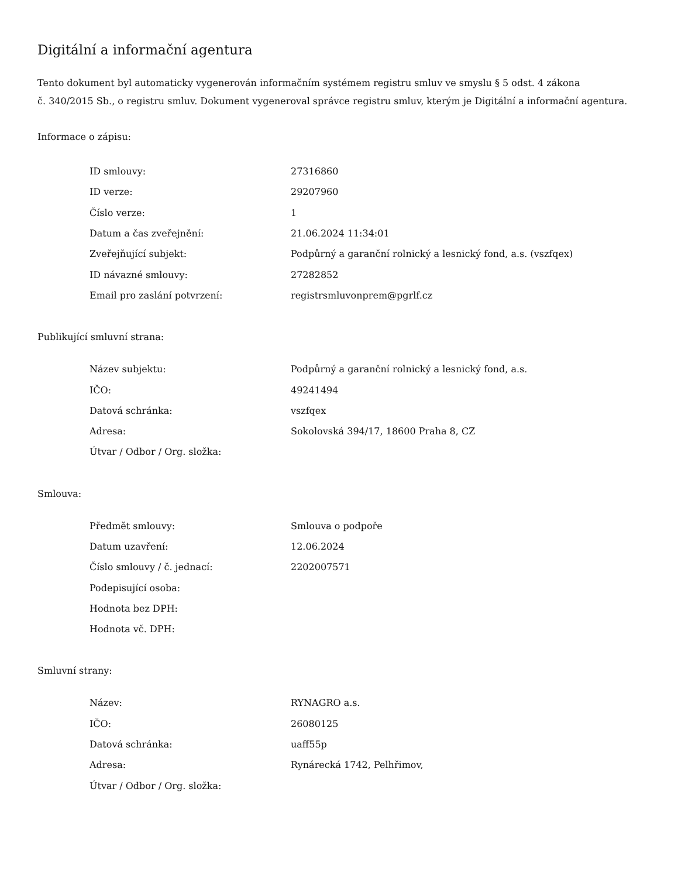Digitální a informační agentura
Tento dokument byl automaticky vygenerován informačním systémem registru smluv ve smyslu § 5 odst. 4 zákona
č. 340/2015 Sb., o registru smluv. Dokument vygeneroval správce registru smluv, kterým je Digitální a informační agentura.
Informace o zápisu:
| ID smlouvy: | 27316860 |
| ID verze: | 29207960 |
| Číslo verze: | 1 |
| Datum a čas zveřejnění: | 21.06.2024 11:34:01 |
| Zveřejňující subjekt: | Podpůrný a garanční rolnický a lesnický fond, a.s. (vszfqex) |
| ID návazné smlouvy: | 27282852 |
| Email pro zaslání potvrzení: | registrsmluvonprem@pgrlf.cz |
Publikující smluvní strana:
| Název subjektu: | Podpůrný a garanční rolnický a lesnický fond, a.s. |
| IČO: | 49241494 |
| Datová schránka: | vszfqex |
| Adresa: | Sokolovská 394/17, 18600 Praha 8, CZ |
| Útvar / Odbor / Org. složka: | |
Smlouva:
| Předmět smlouvy: | Smlouva o podpoře |
| Datum uzavření: | 12.06.2024 |
| Číslo smlouvy / č. jednací: | 2202007571 |
| Podepisující osoba: | |
| Hodnota bez DPH: | |
| Hodnota vč. DPH: | |
Smluvní strany:
| Název: | RYNAGRO a.s. |
| IČO: | 26080125 |
| Datová schránka: | uaff55p |
| Adresa: | Rynárecká 1742, Pelhřimov, |
| Útvar / Odbor / Org. složka: | |